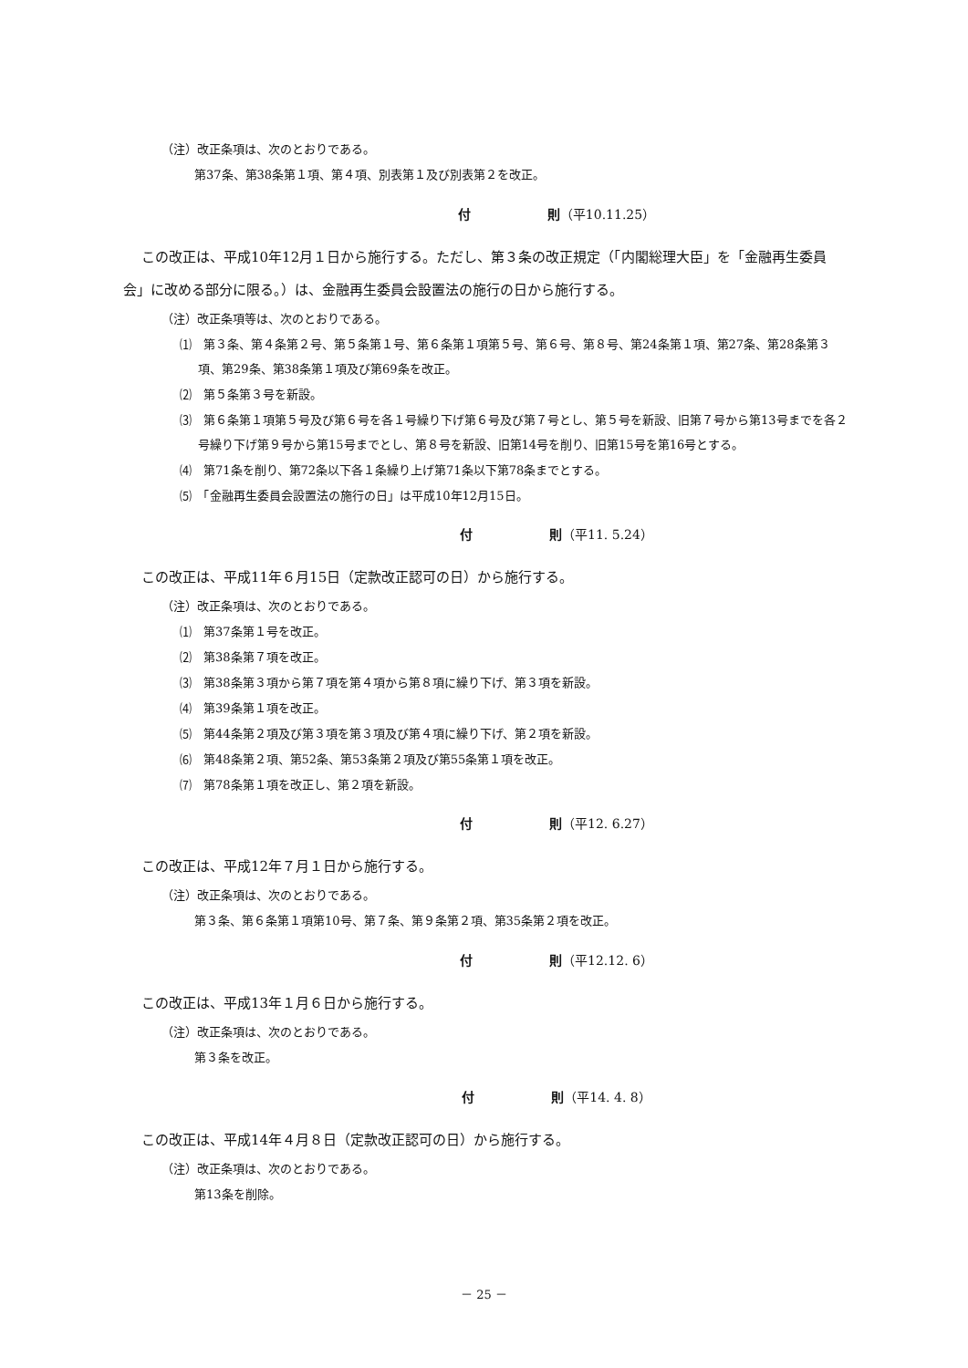（注）改正条項は、次のとおりである。
第37条、第38条第１項、第４項、別表第１及び別表第２を改正。
付　　　　　　則（平10.11.25）
この改正は、平成10年12月１日から施行する。ただし、第３条の改正規定（「内閣総理大臣」を「金融再生委員会」に改める部分に限る。）は、金融再生委員会設置法の施行の日から施行する。
（注）改正条項等は、次のとおりである。
⑴　第３条、第４条第２号、第５条第１号、第６条第１項第５号、第６号、第８号、第24条第１項、第27条、第28条第３項、第29条、第38条第１項及び第69条を改正。
⑵　第５条第３号を新設。
⑶　第６条第１項第５号及び第６号を各１号繰り下げ第６号及び第７号とし、第５号を新設、旧第７号から第13号までを各２号繰り下げ第９号から第15号までとし、第８号を新設、旧第14号を削り、旧第15号を第16号とする。
⑷　第71条を削り、第72条以下各１条繰り上げ第71条以下第78条までとする。
⑸　「金融再生委員会設置法の施行の日」は平成10年12月15日。
付　　　　　　則（平11. 5.24）
この改正は、平成11年６月15日（定款改正認可の日）から施行する。
（注）改正条項は、次のとおりである。
⑴　第37条第１号を改正。
⑵　第38条第７項を改正。
⑶　第38条第３項から第７項を第４項から第８項に繰り下げ、第３項を新設。
⑷　第39条第１項を改正。
⑸　第44条第２項及び第３項を第３項及び第４項に繰り下げ、第２項を新設。
⑹　第48条第２項、第52条、第53条第２項及び第55条第１項を改正。
⑺　第78条第１項を改正し、第２項を新設。
付　　　　　　則（平12. 6.27）
この改正は、平成12年７月１日から施行する。
（注）改正条項は、次のとおりである。
第３条、第６条第１項第10号、第７条、第９条第２項、第35条第２項を改正。
付　　　　　　則（平12.12. 6）
この改正は、平成13年１月６日から施行する。
（注）改正条項は、次のとおりである。
第３条を改正。
付　　　　　　則（平14. 4. 8）
この改正は、平成14年４月８日（定款改正認可の日）から施行する。
（注）改正条項は、次のとおりである。
第13条を削除。
－ 25 －